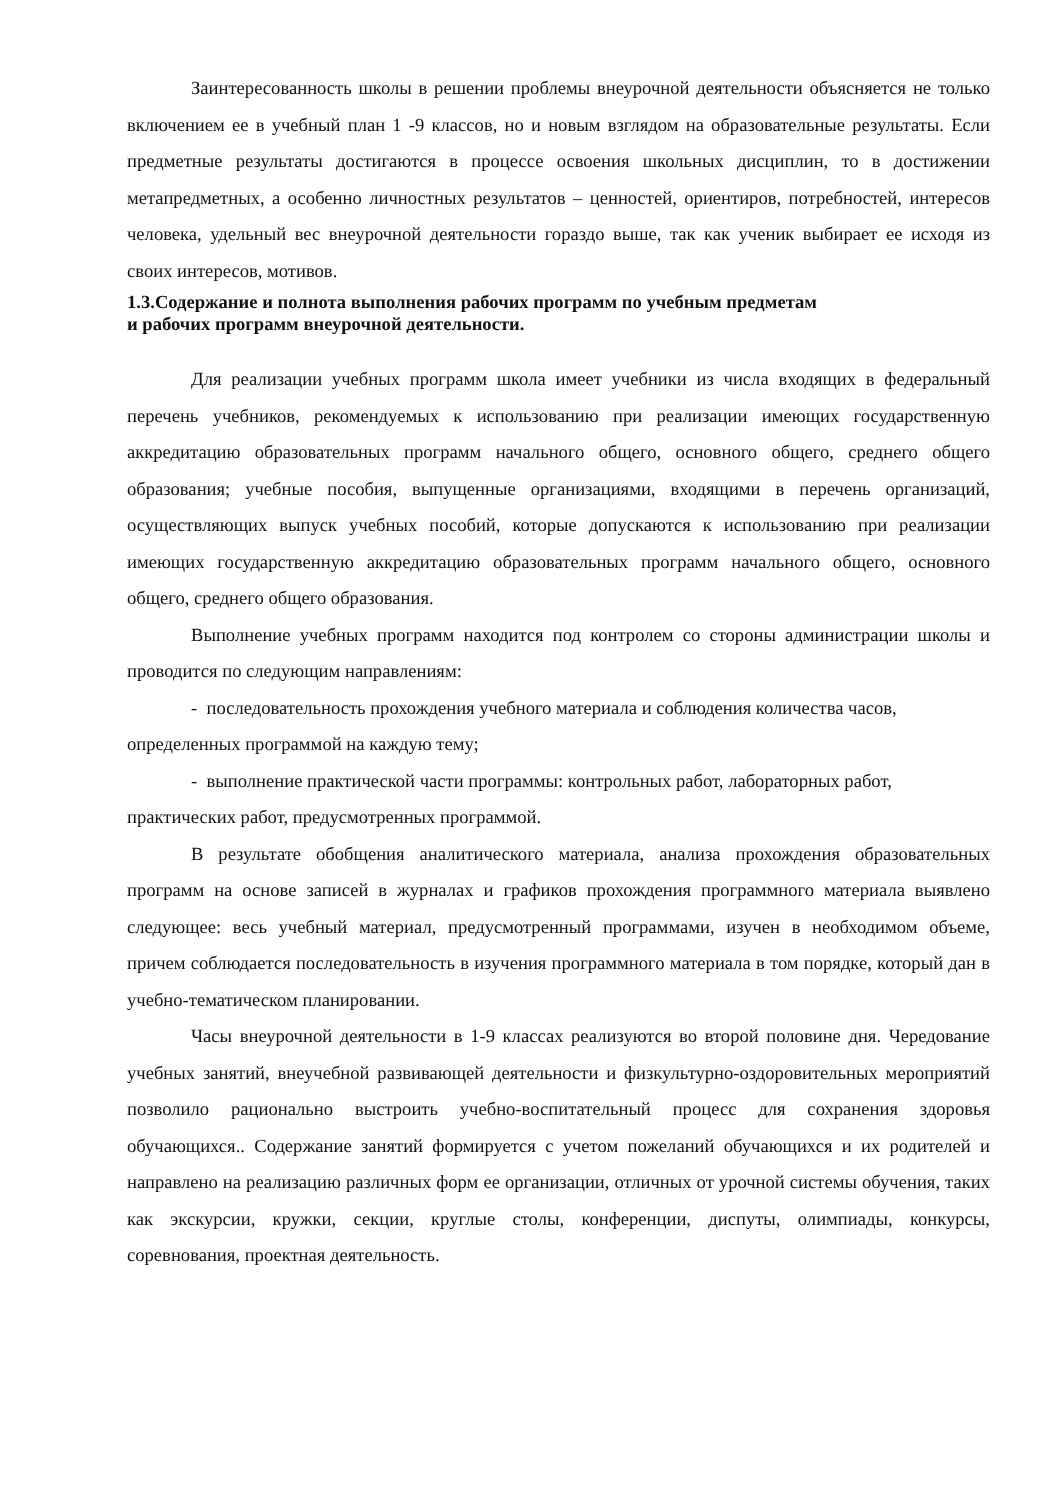Заинтересованность школы в решении проблемы внеурочной деятельности объясняется не только включением ее в учебный план 1 -9 классов, но и новым взглядом на образовательные результаты. Если предметные результаты достигаются в процессе освоения школьных дисциплин, то в достижении метапредметных, а особенно личностных результатов – ценностей, ориентиров, потребностей, интересов человека, удельный вес внеурочной деятельности гораздо выше, так как ученик выбирает ее исходя из своих интересов, мотивов.
1.3.Содержание и полнота выполнения рабочих программ по учебным предметам
и рабочих программ внеурочной деятельности.
Для реализации учебных программ школа имеет учебники из числа входящих в федеральный перечень учебников, рекомендуемых к использованию при реализации имеющих государственную аккредитацию образовательных программ начального общего, основного общего, среднего общего образования; учебные пособия, выпущенные организациями, входящими в перечень организаций, осуществляющих выпуск учебных пособий, которые допускаются к использованию при реализации имеющих государственную аккредитацию образовательных программ начального общего, основного общего, среднего общего образования.
Выполнение учебных программ находится под контролем со стороны администрации школы и проводится по следующим направлениям:
- последовательность прохождения учебного материала и соблюдения количества часов, определенных программой на каждую тему;
- выполнение практической части программы: контрольных работ, лабораторных работ, практических работ, предусмотренных программой.
В результате обобщения аналитического материала, анализа прохождения образовательных программ на основе записей в журналах и графиков прохождения программного материала выявлено следующее: весь учебный материал, предусмотренный программами, изучен в необходимом объеме, причем соблюдается последовательность в изучения программного материала в том порядке, который дан в учебно-тематическом планировании.
Часы внеурочной деятельности в 1-9 классах реализуются во второй половине дня. Чередование учебных занятий, внеучебной развивающей деятельности и физкультурно-оздоровительных мероприятий позволило рационально выстроить учебно-воспитательный процесс для сохранения здоровья обучающихся.. Содержание занятий формируется с учетом пожеланий обучающихся и их родителей и направлено на реализацию различных форм ее организации, отличных от урочной системы обучения, таких как экскурсии, кружки, секции, круглые столы, конференции, диспуты, олимпиады, конкурсы, соревнования, проектная деятельность.